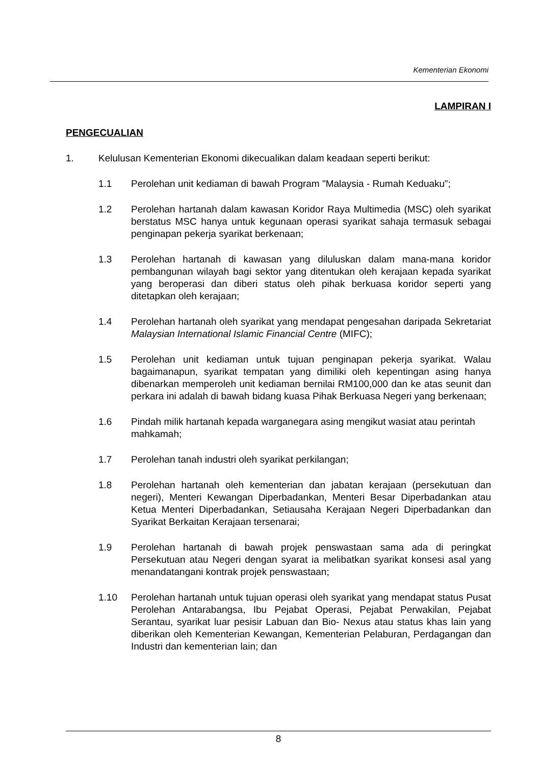Kementerian Ekonomi
LAMPIRAN I
PENGECUALIAN
1. Kelulusan Kementerian Ekonomi dikecualikan dalam keadaan seperti berikut:
1.1 Perolehan unit kediaman di bawah Program "Malaysia - Rumah Keduaku”;
1.2 Perolehan hartanah dalam kawasan Koridor Raya Multimedia (MSC) oleh syarikat berstatus MSC hanya untuk kegunaan operasi syarikat sahaja termasuk sebagai penginapan pekerja syarikat berkenaan;
1.3 Perolehan hartanah di kawasan yang diluluskan dalam mana-mana koridor pembangunan wilayah bagi sektor yang ditentukan oleh kerajaan kepada syarikat yang beroperasi dan diberi status oleh pihak berkuasa koridor seperti yang ditetapkan oleh kerajaan;
1.4 Perolehan hartanah oleh syarikat yang mendapat pengesahan daripada Sekretariat Malaysian International Islamic Financial Centre (MIFC);
1.5 Perolehan unit kediaman untuk tujuan penginapan pekerja syarikat. Walau bagaimanapun, syarikat tempatan yang dimiliki oleh kepentingan asing hanya dibenarkan memperoleh unit kediaman bernilai RM100,000 dan ke atas seunit dan perkara ini adalah di bawah bidang kuasa Pihak Berkuasa Negeri yang berkenaan;
1.6 Pindah milik hartanah kepada warganegara asing mengikut wasiat atau perintah mahkamah;
1.7 Perolehan tanah industri oleh syarikat perkilangan;
1.8 Perolehan hartanah oleh kementerian dan jabatan kerajaan (persekutuan dan negeri), Menteri Kewangan Diperbadankan, Menteri Besar Diperbadankan atau Ketua Menteri Diperbadankan, Setiausaha Kerajaan Negeri Diperbadankan dan Syarikat Berkaitan Kerajaan tersenarai;
1.9 Perolehan hartanah di bawah projek penswastaan sama ada di peringkat Persekutuan atau Negeri dengan syarat ia melibatkan syarikat konsesi asal yang menandatangani kontrak projek penswastaan;
1.10 Perolehan hartanah untuk tujuan operasi oleh syarikat yang mendapat status Pusat Perolehan Antarabangsa, Ibu Pejabat Operasi, Pejabat Perwakilan, Pejabat Serantau, syarikat luar pesisir Labuan dan Bio- Nexus atau status khas lain yang diberikan oleh Kementerian Kewangan, Kementerian Pelaburan, Perdagangan dan Industri dan kementerian lain; dan
8